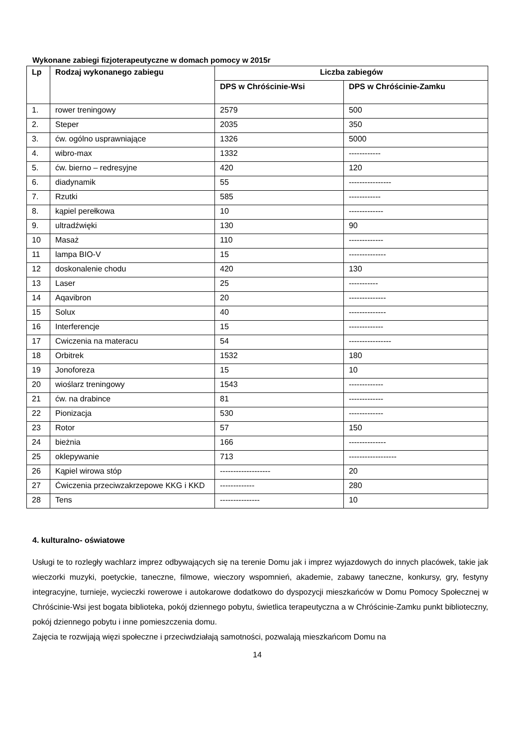Wykonane zabiegi fizjoterapeutyczne w domach pomocy w 2015r
| Lp | Rodzaj wykonanego zabiegu | Liczba zabiegów | |
| --- | --- | --- | --- |
| | | DPS w Chróścinie-Wsi | DPS w Chróścinie-Zamku |
| 1. | rower treningowy | 2579 | 500 |
| 2. | Steper | 2035 | 350 |
| 3. | ćw. ogólno usprawniające | 1326 | 5000 |
| 4. | wibro-max | 1332 | ------------ |
| 5. | ćw. bierno – redresyjne | 420 | 120 |
| 6. | diadynamik | 55 | ---------------- |
| 7. | Rzutki | 585 | ------------ |
| 8. | kąpiel perełkowa | 10 | ------------- |
| 9. | ultradźwięki | 130 | 90 |
| 10 | Masaż | 110 | ------------- |
| 11 | lampa BIO-V | 15 | -------------- |
| 12 | doskonalenie chodu | 420 | 130 |
| 13 | Laser | 25 | ----------- |
| 14 | Aqavibron | 20 | -------------- |
| 15 | Solux | 40 | -------------- |
| 16 | Interferencje | 15 | ------------- |
| 17 | Cwiczenia na materacu | 54 | ---------------- |
| 18 | Orbitrek | 1532 | 180 |
| 19 | Jonoforeza | 15 | 10 |
| 20 | wioślarz treningowy | 1543 | ------------- |
| 21 | ćw. na drabince | 81 | ------------- |
| 22 | Pionizacja | 530 | ------------- |
| 23 | Rotor | 57 | 150 |
| 24 | bieżnia | 166 | -------------- |
| 25 | oklepywanie | 713 | ------------------ |
| 26 | Kąpiel wirowa stóp | ------------------- | 20 |
| 27 | Ćwiczenia przeciwzakrzepowe KKG i KKD | ------------- | 280 |
| 28 | Tens | --------------- | 10 |
4. kulturalno- oświatowe
Usługi te to rozległy wachlarz imprez odbywających się na terenie Domu jak i imprez wyjazdowych do innych placówek, takie jak wieczorki muzyki, poetyckie, taneczne, filmowe, wieczory wspomnień, akademie, zabawy taneczne, konkursy, gry, festyny integracyjne, turnieje, wycieczki rowerowe i autokarowe dodatkowo do dyspozycji mieszkańców w Domu Pomocy Społecznej w Chróścinie-Wsi jest bogata biblioteka, pokój dziennego pobytu, świetlica terapeutyczna a w Chróścinie-Zamku punkt biblioteczny, pokój dziennego pobytu i inne pomieszczenia domu.
Zajęcia te rozwijają więzi społeczne i przeciwdziałają samotności, pozwalają mieszkańcom Domu na
14